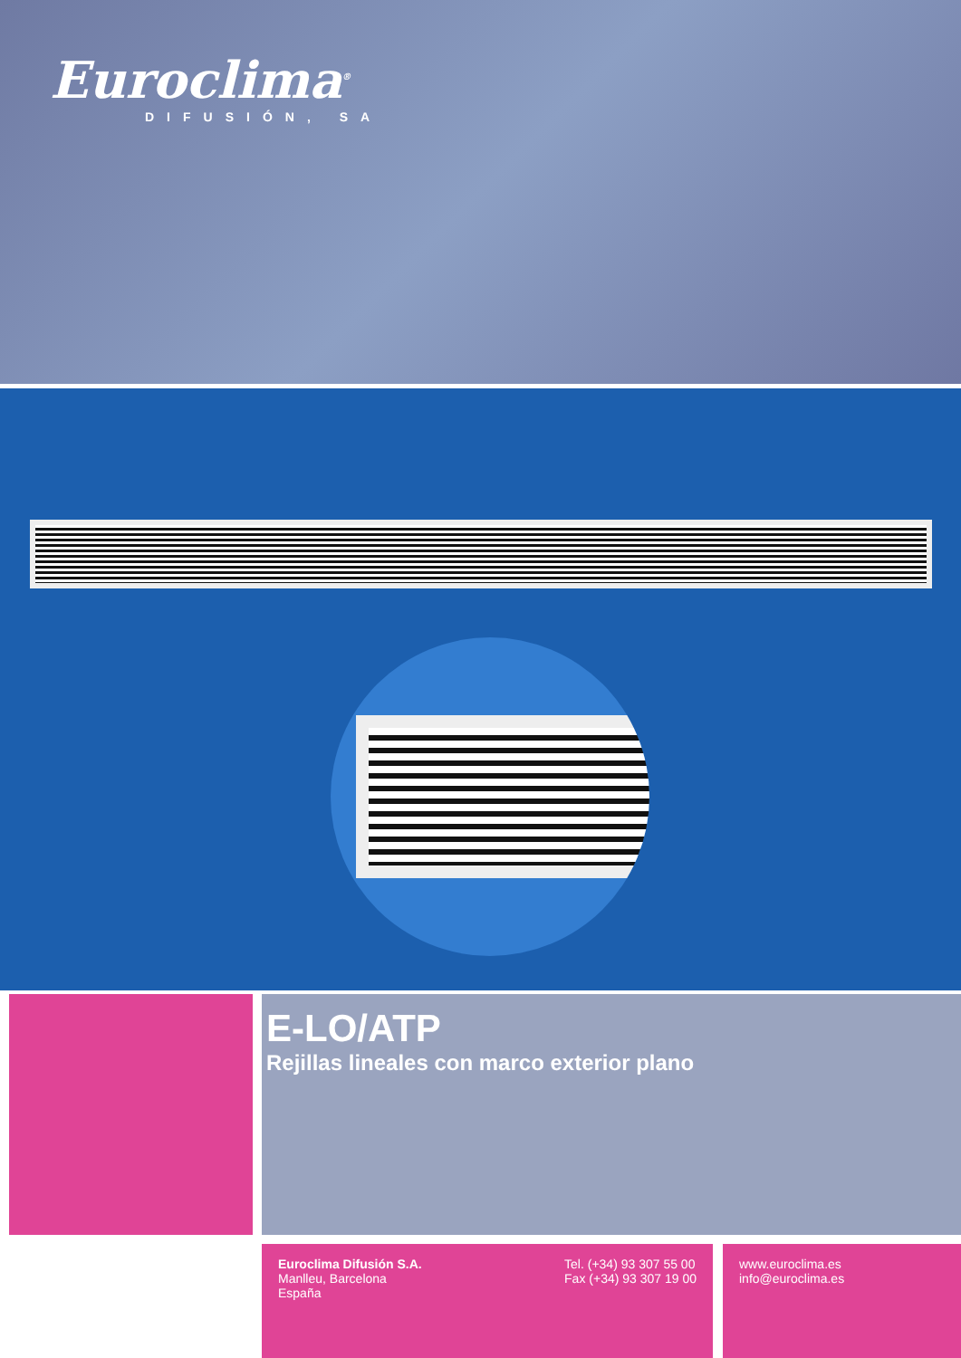Euroclima<sup>®</sup>
DIFUSIÓN, SA
E-LO/ATP
Rejillas lineales con marco exterior plano
Euroclima Difusión S.A.
Manlleu, Barcelona
España
Tel. (+34) 93 307 55 00
Fax (+34) 93 307 19 00
www.euroclima.es
info@euroclima.es